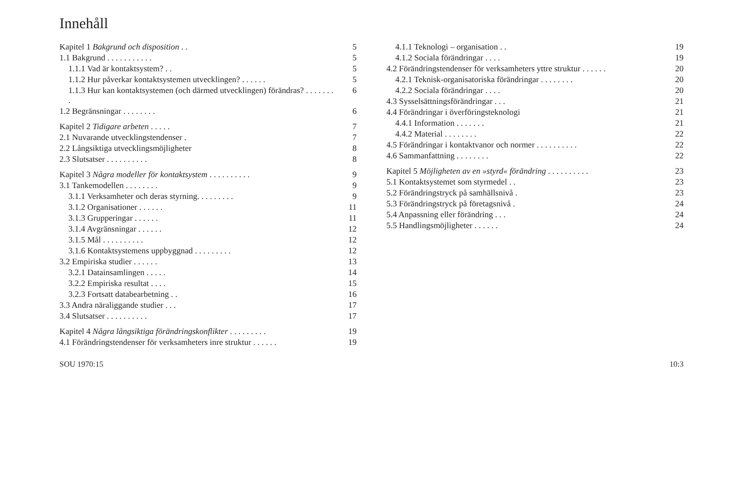Innehåll
| Kapitel 1 Bakgrund och disposition . . | 5 |
| 1.1 Bakgrund . . . . . . . . . . . | 5 |
| 1.1.1 Vad är kontaktsystem? . . | 5 |
| 1.1.2 Hur påverkar kontaktsystemen utvecklingen? . . . . . . | 5 |
| 1.1.3 Hur kan kontaktsystemen (och därmed utvecklingen) förändras? . . . . . . . . | 6 |
| 1.2 Begränsningar . . . . . . . . | 6 |
| Kapitel 2 Tidigare arbeten . . . . . | 7 |
| 2.1 Nuvarande utvecklingstendenser . | 7 |
| 2.2 Långsiktiga utvecklingsmöjligheter | 8 |
| 2.3 Slutsatser . . . . . . . . . . | 8 |
| Kapitel 3 Några modeller för kontaktsystem . . . . . . . . . . | 9 |
| 3.1 Tankemodellen . . . . . . . . | 9 |
| 3.1.1 Verksamheter och deras styrning. . . . . . . . . | 9 |
| 3.1.2 Organisationer . . . . . . | 11 |
| 3.1.3 Grupperingar . . . . . . | 11 |
| 3.1.4 Avgränsningar . . . . . . | 12 |
| 3.1.5 Mål . . . . . . . . . . | 12 |
| 3.1.6 Kontaktsystemens uppbyggnad . . . . . . . . . | 12 |
| 3.2 Empiriska studier . . . . . . | 13 |
| 3.2.1 Datainsamlingen . . . . . | 14 |
| 3.2.2 Empiriska resultat . . . . | 15 |
| 3.2.3 Fortsatt databearbetning . . | 16 |
| 3.3 Andra näraliggande studier . . . | 17 |
| 3.4 Slutsatser . . . . . . . . . . | 17 |
| Kapitel 4 Några långsiktiga förändringskonflikter . . . . . . . . . | 19 |
| 4.1 Förändringstendenser för verksamheters inre struktur . . . . . . | 19 |
| 4.1.1 Teknologi – organisation . . | 19 |
| 4.1.2 Sociala förändringar . . . . | 19 |
| 4.2 Förändringstendenser för verksamheters yttre struktur . . . . . . | 20 |
| 4.2.1 Teknisk-organisatoriska förändringar . . . . . . . . | 20 |
| 4.2.2 Sociala förändringar . . . . | 20 |
| 4.3 Sysselsättningsförändringar . . . | 21 |
| 4.4 Förändringar i överföringsteknologi | 21 |
| 4.4.1 Information . . . . . . . | 21 |
| 4.4.2 Material . . . . . . . . | 22 |
| 4.5 Förändringar i kontaktvanor och normer . . . . . . . . . . | 22 |
| 4.6 Sammanfattning . . . . . . . . | 22 |
| Kapitel 5 Möjligheten av en »styrd« förändring . . . . . . . . . . | 23 |
| 5.1 Kontaktsystemet som styrmedel . . | 23 |
| 5.2 Förändringstryck på samhällsnivå . | 23 |
| 5.3 Förändringstryck på företagsnivå . | 24 |
| 5.4 Anpassning eller förändring . . . | 24 |
| 5.5 Handlingsmöjligheter . . . . . . | 24 |
SOU 1970:15 10:3